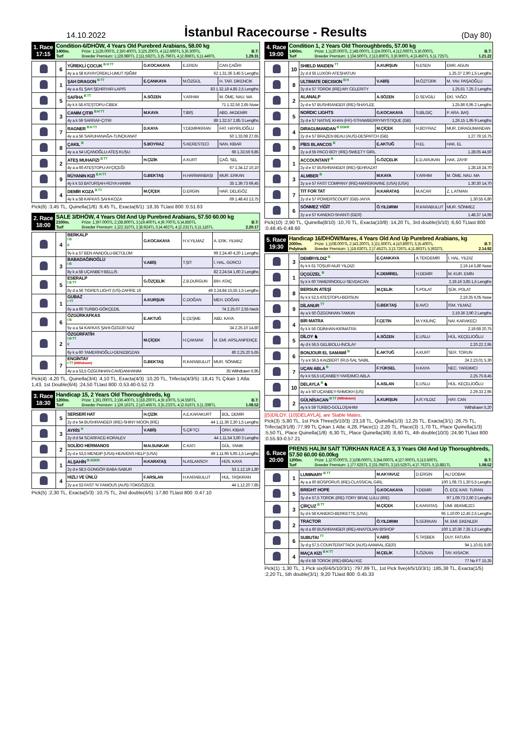14.10.2022
İstanbul Racecourse - Results
(Day 80)
| 1. Race 17:15 | Condition-6/DHÖW, 4 Years Old Purebred Arabians, 58.00 kg 1400m. Turf Prize: 1.)126.000TL 2.)50.400TL 3.)25.200TL 4.)12.600TL 5.)6.300TL Breeder Premium: 1.)28.980TL 2.)11.592TL 3.)5.796TL 4.)2.898TL 5.)1.449TL B.T: 1.29.31 |
| | 6 | YÜREKLİ ÇOCUK <sup>B H TT</sup> | G.KOCAKAYA | E.EREN | CAN ÇAĞRI |
| | | 4y a a 58 KAYAYÜREKLİ-UMUT IŞIĞIM 62 1.31.36 3,45 5 Lengths | | | |
| | 1 | ŞAH DRAGON <sup>B TT</sup> | E.ÇANKAYA | M.ÖZGÜL | H. TAR. DİKENCİK |
| | | 4y a a 61 ŞAH ŞEHRİYAR-LAPİS 83 1.32.18 4,85 2,5 Lengths | | | |
| | 5 | SAFİHA <sup>B TT</sup> | A.SÖZEN | Y.ARHIM | M. ÖME. NAU. MA |
| | | 4y k k 58 ATEŞTOPU-CİBEK 71 1.32.56 2,65 Nose | | | |
| | 3 | CANIM ÇITIR <sup>B H TT</sup> | M.KAYA | T.İBİŞ | ABD. AKDEMİR |
| | | 4y a k 59 SARRAF-ÇITIR 88 1.32.57 2,85 3 Lengths | | | |
| | 7 | RAGNER <sup>B H TT</sup> | D.KAYA | Y.DEMİRKIRAN | FAT. HAYIRLIOĞLU |
| | | 4y a a 56 SARUHANAĞA-TUNÇKANAT 50 1.33.08 27,65 | | | |
| | 8 | ÇAKIL <sup>B</sup> | S.BOYRAZ | S.KERESTECİ | NAN. KİBAR |
| | | 4y a a 54 UÇANOĞLU-ATEŞ KUŞU 66 1.33.56 9,85 | | | |
| | 2 | ATEŞ MUHAFIZI <sup>B TT</sup> | H.ÇİZİK | A.KURT | ÇAĞ. SEL |
| | | 4y a a 60 ATEŞTOPU-AYÇİÇEĞİ 67 1.34.12 10,10 | | | |
| | 9 | RÜYANIN KIZI <sup>B H TT</sup> | G.BEKTAŞ | H.HARMANBAŞI | MUR. ERKAN |
| | | 4y k k 53 BATURŞAH-RÜYA HANIM 35 1.39.73 69,45 | | | |
| | 4 | DEMİR KOZA <sup>B TT</sup> | M.ÇİÇEK | D.ERGİN | HAR. DELİGÖZ |
| | | 4y k a 58 KAFKAS ŞAHİ-KOZA 69 1.48.43 13,75 | | | |
Pick(6) :3,45 TL, Quinella(1/6) :9,45 TL, Exacta(6/1) :18,35 TLlast 800 :0.51.63
| 2. Race 18:00 | SALE 3/DHÖW, 4 Years Old And Up Purebred Arabians, 57.50 60.00 kg 2100m. Turf Prize: 1.)97.000TL 2.)38.800TL 3.)19.400TL 4.)9.700TL 5.)4.850TL Breeder Premium: 1.)22.310TL 2.)8.924TL 3.)4.462TL 4.)2.231TL 5.)1.116TL B.T: 2.20.17 |
| | 4 | BERKALP <sup>t BE</sup> | G.KOCAKAYA | H.V.YILMAZ | A. ERK. YILMAZ |
| | | 9y k a 57 BEN ANADOLU-BETÜLÜM 99 2.24.40 4,20 1 Lengths | | | |
| | 3 | BABADAĞINOĞLU <sup>t B</sup> | V.ABİŞ | T.ŞİT | İ. HAL. GÜRCÜ |
| | | 8y k a 58 UÇANBEY-BELLİS 82 2.24.54 1,60 2 Lengths | | | |
| | 5 | ESERALP <sup>t B TT</sup> | G.ÖZÇELİK | Z.B.DURGUN | BİH. ATAÇ |
| | | 8y d a 56 TIGRES LIGHT (US)-ZAFİRE 16 49 2.24.84 15,55 1,5 Lengths | | | |
| | 1 | GUBAZ <sup>t TT</sup> | A.KURŞUN | C.DOĞAN | MEH. DOĞAN |
| | | 6y a a 60 TURBO-GÖKÇEDİL 74 2.25.07 2,55 Neck | | | |
| | 6 | ÖZGÜRKAFKAS <sup>t B</sup> | E.AKTUĞ | E.ÇEŞME | ABD. KAYA |
| | | 5y a a 54 KAFKAS ŞAHİ-ÖZGÜR NAZ 34 2.25.10 14,80 | | | |
| | 2 | ÖZGÜRFATİH <sup>t B TTE</sup> | M.ÇİÇEK | H.ÇAKMAK | M. EMİ. ARSLANPENÇE |
| | | 6y k a 60 TAMERİNOĞLU-DENİZBOZAN 80 2.25.20 5,65 | | | |
| | 7 | ENGİNTAY <sup>t TT (Withdrawn)</sup> | G.BEKTAŞ | R.KARABULUT | MUR. SÖNMEZ |
| | | 4y a a 53,5 ÖZGÜNHAN-CAVİDANHANIM 35 Withdrawn 6,95 | | | |
Pick(4) :4,20 TL, Quinella(3/4) :4,10 TL, Exacta(4/3) :10,20 TL, Trifecta(4/3/5) :18,41 TL Çıkan 1 Atla: 1,43, 1st Double(6/4) :24,50 TLlast 800 :0.53.40-0.52.73
| 3. Race 18:30 | Handicap 15, 2 Years Old Thoroughbreds, kg 1200m. Turf Prize: 1.)91.000TL 2.)36.400TL 3.)18.200TL 4.)9.100TL 5.)4.550TL Breeder Premium: 1.)26.163TL 2.)10.465TL 3.)5.233TL 4.)2.616TL 5.)1.308TL B.T: 1.08.52 |
| | 5 | SERSERİ HAT | H.ÇİZİK | A.E.KARAKURT | BÜL. DEMİR |
| | | 2y d e 54 BUSHRANGER (IRE)-SHINY MOON (IRE) 44 1.11.36 2,30 1,5 Lengths | | | |
| | 3 | AYRİS <sup>H</sup> | V.ABİŞ | S.ÇİFTÇİ | ORH. KİBAR |
| | | 2y d d 54 SCARFACE-KORALEV 44 1.11.54 3,60 3 Lengths | | | |
| | 2 | SOLİDO HERMANOS | M.N.SUNKAR | C.KATI | GÜL. YANIK |
| | | 2y d e 53,5 MENDIP (USA)-HEAVENS HELP (USA) 49 1.11.95 5,95 1,5 Lengths | | | |
| | 1 | ALŞAHİN <sup>B SGKR</sup> | H.KARATAŞ | N.ASLANSOY | HÜS. KAYA |
| | | 2y d e 58,5 GÜNGÖR BABA-SABUR 53 1.12.19 1,80 | | | |
| | 4 | HIZLI VE ÜNLÜ | F.ARSLAN | H.KARABULUT | HUL. TAŞKIRAN |
| | | 2y a e 53 FAST 'N' FAMOUS (AUS)-TOKGÖZECE 44 1.12.20 7,85 | | | |
Pick(5) :2,30 TL, Exacta(5/3) :10,75 TL, 2nd double(4/5) :17,80 TLlast 800 :0.47.10
| 4. Race 19:00 | Condition 1, 2 Years Old Thoroughbreds, 57.00 kg 1400m. Turf Prize: 1.)120.000TL 2.)48.000TL 3.)24.000TL 4.)12.000TL 5.)6.000TL Breeder Premium: 1.)34.500TL 2.)13.800TL 3.)6.900TL 4.)3.450TL 5.)1.725TL B.T: 1.21.22 |
| | 10 | SHIELD MAIDEN <sup>TT</sup> | A.KURŞUN | N.ESEN | EMR. AGUN |
| | | 2y d d 55 LUXOR-ATEŞHATUN 1.25.37 2,90 1,5 Lengths | | | |
| | 8 | ULTIMATE DECISION <sup>B H</sup> | V.ABİŞ | M.ÖZTÜRK | M. YAV. PAŞAOĞLU |
| | | 2y d e 57 TOROK (IRE)-MY CELERITY 1.25.61 7,25 2 Lengths | | | |
| | 2 | ALANALP | A.SÖZEN | D.SEVGİLİ | EKİ. YAĞCI |
| | | 2y d e 57 BUSHRANGER (IRE)-SHAYLEE 1.25.86 6,95 2 Lengths | | | |
| | 5 | NORDIC LIGHTS | G.KOCAKAYA | S.BİLGİÇ | P. ARA. BAŞ |
| | | 2y d e 57 NATIVE KHAN (FR)-STRAWBERRYMYSTIQUE (GB) 1.26.15 1,95 9 Lengths | | | |
| | 4 | DIRAGUMANDAN <sup>B SGKR</sup> | M.ÇİÇEK | H.BOYRAZ | MUR. DIRAGUMANDAN |
| | | 2y d e 57 BRAZEN BEAU (AUS)-DESPATCH (GB) 1.27.78 16,75 | | | |
| | 9 | PİES BLANCOS <sup>B</sup> | E.AKTUĞ | H.EL | HAK. EL |
| | | 2y a d 55 PACO BOY (IRE)-SWEETY GIRL 1.28.05 44,50 | | | |
| | 1 | ACCOUNTANT <sup>B</sup> | G.ÖZÇELİK | E.D.ARUKAN | HAK. ZAYIF |
| | | 2y d e 57 BUSHRANGER (IRE)-ŞEHRAZAT 1.28.18 24,70 | | | |
| | 3 | ALMBER <sup>B</sup> | M.KAYA | Y.ARHIM | M. ÖME. NAU. MA |
| | | 2y a e 57 FAST COMPANY (IRE)-MARGRAVINE (USA) (USA) 1.30.30 14,70 | | | |
| | 7 | TIT FOR TAT | H.KARATAŞ | M.ACAR | Z. L ATMAN |
| | | 2y d e 57 POWERSCOURT (GB)-JAIYA 1.30.55 6,80 | | | |
| | 6 | SÖNMEZ YİĞİT | Ö.YILDIRIM | R.KARABULUT | MUR. SÖNMEZ |
| | | 2y a e 57 KANEKO-SHANTI (GER) 1.48.37 14,95 | | | |
Pick(10) :2,90 TL, Quinella(8/10) :10,70 TL, Exacta(10/8) :14,20 TL, 3rd double(5/10) :6,60 TLlast 800 :0.48.45-0.48.60
| 5. Race 19:30 | Handicap 16/DHÖW/Mares, 4 Years Old And Up Purebred Arabians, kg 2000m. Polytrack Prize: 1.)108.000TL 2.)43.200TL 3.)21.600TL 4.)10.800TL 5.)5.400TL Breeder Premium: 1.)18.630TL 2.)7.452TL 3.)3.726TL 4.)1.863TL 5.)932TL B.T: 2.14.92 |
| | 3 | DEMİRYILDIZ <sup>B</sup> | E.ÇANKAYA | A.TEKDEMİR | İ. HAL. YILDIZ |
| | | 6y k k 61 TOŞUR-NUR YILDIZI 2.19.14 5,80 Nose | | | |
| | 1 | ÜÇGÜZEL <sup>B</sup> | K.DEMİREL | H.DEMİR | M. KUR. EMİN |
| | | 5y k k 60 TAMERİNOGLU-SEVDACAN 2.19.16 3,85 1,5 Lengths | | | |
| | 8 | BERSUN ATEŞİ | M.ÇELİK | S.POLAT | ŞÜK. POLAT |
| | | 6y k k 52,5 ATEŞTOPU-BERSUN 2.19.35 6,05 Nose | | | |
| | 9 | DİLANUR <sup>TT</sup> | G.BEKTAŞ | B.AVCI | İSM. YILMAZ |
| | | 4y a k 50 ÖZGÜNHAN-TAMUN 2.19.36 3,90 2 Lengths | | | |
| | 4 | BİR MATRA | F.ÇETİN | M.Y.KILINÇ | NAİ. KARAKEÇİ |
| | | 6y k k 56 ODİNHAN-KIRMATRA 2.19.68 20,75 | | | |
| | 5 | DİLOY ♞ | A.SÖZEN | E.USLU | HÜL. KEÇELİOĞLU |
| | | 4y d k 56,5 GELİBOLU-İNCİLAY 2.20.22 2,95 | | | |
| | 6 | BONJOUR EL SAMAWİ <sup>B</sup> | E.AKTUĞ | A.KURT | SER. TORUN |
| | | 7y a k 56,5 KAIZBERT (RU)-SAL SABIL 24 2.23.01 5,30 | | | |
| | 7 | UÇAN ABLA <sup>B</sup> | F.YÜKSEL | H.KAYA | NEC. YARDIMCI |
| | | 6y k k 55,5 UÇANBEY-YARDIMCI ABLA 2.25.75 8,45 | | | |
| | 10 | DELAYLA <sup>B</sup> ♞ | A.ASLAN | E.USLU | HÜL. KEÇELİOĞLU |
| | | 4y a k 50 UÇANBEY-SHMOKH (US) 2.29.33 2,95 | | | |
| | 2 | GÜLNİSACAN <sup>B TT (Withdrawn)</sup> | A.KURŞUN | A.R.YILDIZ | HAY. CAN |
| | | 4y k k 59 TURBO-GÜLLÜŞAHIM Withdrawn 5,20 | | | |
[(5)DİLOY, (10)DELAYLA], are Stable Mates.
Pick(3) :5,80 TL, 1st Pick Three(5/10/3) :23,18 TL, Quinella(1/3) :12,25 TL, Exacta(3/1) :26,75 TL, Trifecta(3/1/8) :77,99 TL Çıkan 1 Atla: 4,28, Place(1) :2,20 TL, Place(3) :1,70 TL, Place Quinella(1/3) :5,50 TL, Place Quinella(1/8) :6,30 TL, Place Quinella(3/8) :8,60 TL, 4th double(10/3) :24,90 TLlast 800 :0.55.93-0.57.21
| 6. Race 20:00 | PRENS HALİM SAİT TÜRKHAN RACE A 3, 3 Years Old And Up Thoroughbreds, 57.50 60.00 60.00kg 1200m. Turf Prize: 1.)270.000TL 2.)108.000TL 3.)54.000TL 4.)27.000TL 5.)13.500TL Breeder Premium: 1.)77.625TL 2.)31.050TL 3.)15.525TL 4.)7.763TL 5.)3.881TL B.T: 1.08.52 |
| | 1 | LUMINARY <sup>B TT</sup> | M.AKYAVUZ | D.ERGİN | ALİ DOBAK |
| | | 4y a a 60 BOSPORUS (IRE)-CLASSICAL GIRL 100 1.08.73 1,30 5,5 Lengths | | | |
| | 5 | BRIGHT HOPE | G.KOCAKAYA | Y.DEMİR | Ö. ECE KAR. TURAN |
| | | 3y d e 57,5 TOROK (IRE)-TORY BRAE LULU (IRE) 97 1.09.73 2,60 2 Lengths | | | |
| | 3 | ÇİRÇUZ <sup>B TT</sup> | M.ÇİÇEK | E.KARATAŞ | ÜMİ. BEKMEZCİ |
| | | 5y d k 58 KANEKO-BERKETTE (USA) 95 1.10.00 12,45 2,5 Lengths | | | |
| | 2 | TRACTOR | Ö.YILDIRIM | S.GÜRKAN | M. EMİ. EKENLER |
| | | 4y d a 60 BUSHRANGER (IRE)-ANATOLIAN BISHOP 100 1.10.36 7,35 1,5 Lengths | | | |
| | 6 | SUBUTAI <sup>TT</sup> | V.ABİŞ | S.TAŞBEK | DUY. FATURA |
| | | 3y d g 57,5 COUNTERATTACK (AUS)-AAMAAL (GER) 94 1.10.61 8,60 | | | |
| | 4 | MAÇA KIZI <sup>B H TT</sup> | M.ÇELİK | S.ÖZKAN | TAY. KISACIK |
| | | 4y d k 58 TOROK (IRE)-BİGALI KIZ 77 No FT 15,35 | | | |
Pick(1) :1,30 TL, 1.Pick six(6/4/5/10/3/1) :797,89 TL, 1st Pick five(4/5/10/3/1) :185,38 TL, Exacta(1/5) :2,20 TL, 5th double(3/1) :9,20 TLlast 800 :0.45.33